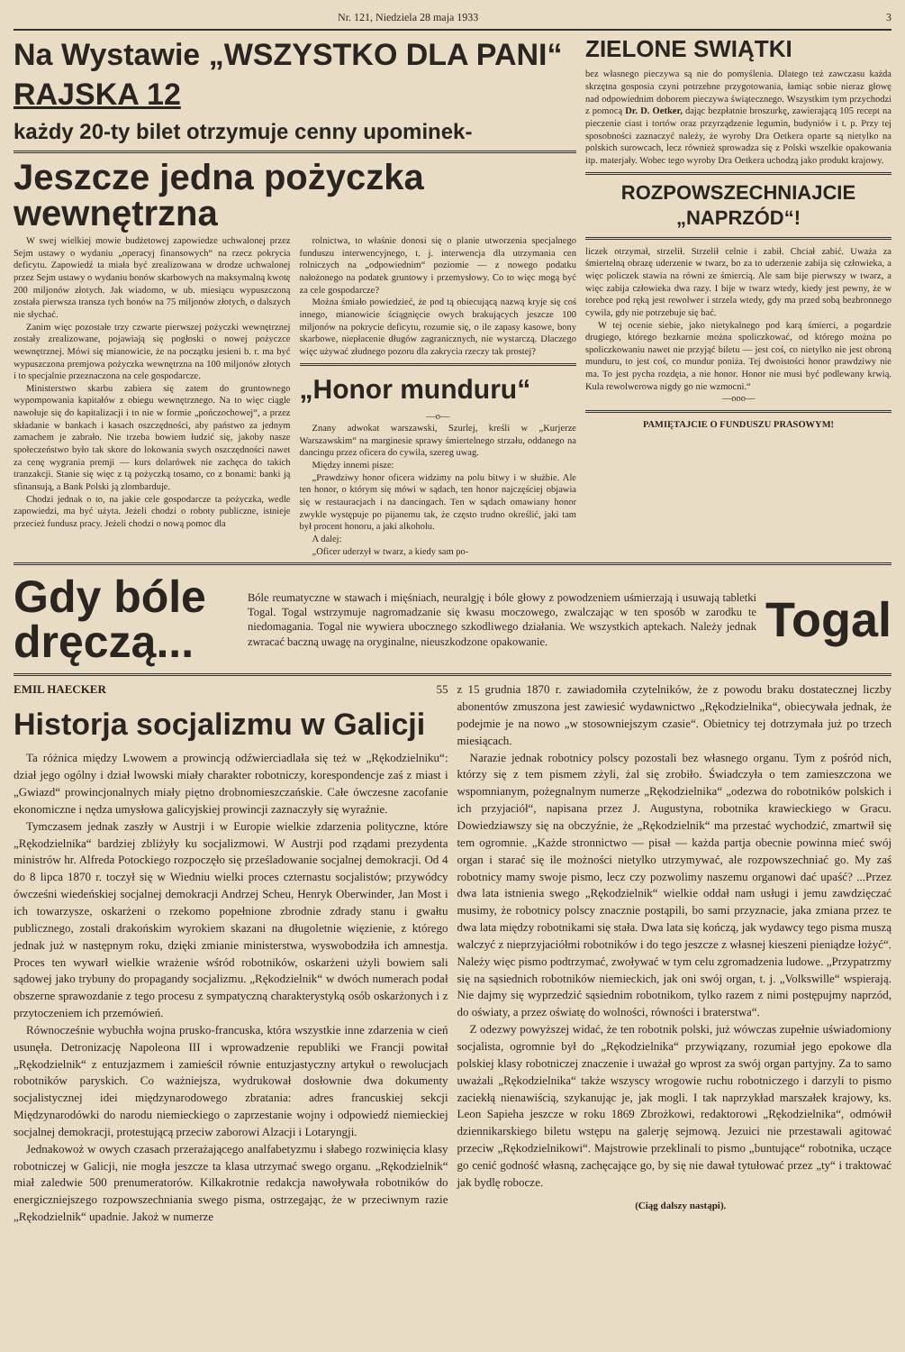Nr. 121, Niedziela 28 maja 1933 3
Na Wystawie „WSZYSTKO DLA PANI“ RAJSKA 12
każdy 20-ty bilet otrzymuje cenny upominek-
Jeszcze jedna pożyczka wewnętrzna
W swej wielkiej mowie budżetowej zapowiedze uchwalonej przez Sejm ustawy o wydaniu „operacyj finansowych“ na rzecz pokrycia deficytu. Zapowiedź ta miała być zrealizowana w drodze uchwalonej przez Sejm ustawy o wydaniu bonów skarbowych na maksymalną kwotę 200 miljonów złotych. Jak wiadomo, w ub. miesiącu wypuszczoną została pierwsza transza tych bonów na 75 miljonów złotych, o dalszych nie słychać.
Zanim więc pozostałe trzy czwarte pierwszej pożyczki wewnętrznej zostały zrealizowane, pojawiają się pogłoski o nowej pożyczce wewnętrznej. Mówi się mianowicie, że na początku jesieni b. r. ma być wypuszczona premjowa pożyczka wewnętrzna na 100 miljonów złotych i to specjalnie przeznaczona na cele gospodarcze.
Ministerstwo skarbu zabiera się zatem do gruntownego wypompowania kapitałów z obiegu wewnętrznego. Na to więc ciągle nawołuje się do kapitalizacji i to nie w formie „pończochowej“, a przez składanie w bankach i kasach oszczędności, aby państwo za jednym zamachem je zabrało. Nie trzeba bowiem łudzić się, jakoby nasze społeczeństwo było tak skore do lokowania swych oszczędności nawet za cenę wygrania premji — kurs dolarówek nie zachęca do takich tranzakcji. Stanie się więc z tą pożyczką tosamo, co z bonami: banki ją sfinansują, a Bank Polski ją zlombarduje.
Chodzi jednak o to, na jakie cele gospodarcze ta pożyczka, wedle zapowiedzi, ma być użyta. Jeżeli chodzi o roboty publiczne, istnieje przecież fundusz pracy. Jeżeli chodzi o nową pomoc dla
rolnictwa, to właśnie donosi się o planie utworzenia specjalnego funduszu interwencyjnego, t. j. interwencja dla utrzymania cen rolniczych na „odpowiednim“ poziomie — z nowego podatku nałożonego na podatek gruntowy i przemysłowy. Co to więc mogą być za cele gospodarcze?
Można śmiało powiedzieć, że pod tą obiecującą nazwą kryje się coś innego, mianowicie ściągnięcie owych brakujących jeszcze 100 miljonów na pokrycie deficytu, rozumie się, o ile zapasy kasowe, bony skarbowe, niepłacenie długów zagranicznych, nie wystarczą. Dlaczego więc używać złudnego pozoru dla zakrycia rzeczy tak prostej?
„Honor munduru“
—o—
Znany adwokat warszawski, Szurlej, kreśli w „Kurjerze Warszawskim“ na marginesie sprawy śmiertelnego strzału, oddanego na dancingu przez oficera do cywila, szereg uwag.
Między innemi pisze:
„Prawdziwy honor oficera widzimy na polu bitwy i w służbie. Ale ten honor, o którym się mówi w sądach, ten honor najczęściej objawia się w restauracjach i na dancingach. Ten w sądach omawiany honor zwykle występuje po pijanemu tak, że często trudno określić, jaki tam był procent honoru, a jaki alkoholu.
A dalej:
„Oficer uderzył w twarz, a kiedy sam po-
ZIELONE SWIĄTKI
bez własnego pieczywa są nie do pomyślenia. Dlatego też zawczasu każda skrzętna gosposia czyni potrzebne przygotowania, łamiąc sobie nieraz głowę nad odpowiednim doborem pieczywa świątecznego. Wszystkim tym przychodzi z pomocą Dr. D. Oetker, dając bezpłatnie broszurkę, zawierającą 105 recept na pieczenie ciast i tortów oraz przyrządzenie legumin, budyniów i t. p. Przy tej sposobności zaznaczyć należy, że wyroby Dra Oetkera oparte są nietylko na polskich surowcach, lecz również sprowadza się z Polski wszelkie opakowania itp. materjały. Wobec tego wyroby Dra Oetkera uchodzą jako produkt krajowy.
ROZPOWSZECHNIAJCIE
„NAPRZÓD“!
liczek otrzymał, strzelił. Strzelił celnie i zabił. Chciał zabić. Uważa za śmiertelną obrazę uderzenie w twarz, bo za to uderzenie zabija się człowieka, a więc policzek stawia na równi ze śmiercią. Ale sam bije pierwszy w twarz, a więc zabija człowieka dwa razy. I bije w twarz wtedy, kiedy jest pewny, że w torebce pod ręką jest rewolwer i strzela wtedy, gdy ma przed sobą bezbronnego cywila, gdy nie potrzebuje się bać.
W tej ocenie siebie, jako nietykalnego pod karą śmierci, a pogardzie drugiego, którego bezkarnie można spoliczkować, od którego można po spoliczkowaniu nawet nie przyjąć biletu — jest coś, co nietylko nie jest obroną munduru, to jest coś, co mundur poniża. Tej dwoistości honor prawdziwy nie ma. To jest pycha rozdęta, a nie honor. Honor nie musi być podlewany krwią. Kula rewolwerowa nigdy go nie wzmocni.“
—ooo—
PAMIĘTAJCIE O FUNDUSZU PRASOWYM!
Gdy bóle dręczą...
Bóle reumatyczne w stawach i mięśniach, neuralgję i bóle głowy z powodzeniem uśmierzają i usuwają tabletki Togal. Togal wstrzymuje nagromadzanie się kwasu moczowego, zwalczając w ten sposób w zarodku te niedomagania. Togal nie wywiera ubocznego szkodliwego działania. We wszystkich aptekach. Należy jednak zwracać baczną uwagę na oryginalne, nieuszkodzone opakowanie.
Togal
EMIL HAECKER 55
Historja socjalizmu w Galicji
Ta różnica między Lwowem a prowincją odźwierciadlała się też w „Rękodzielniku“: dział jego ogólny i dział lwowski miały charakter robotniczy, korespondencje zaś z miast i „Gwiazd“ prowincjonalnych miały piętno drobnomieszczańskie. Całe ówczesne zacofanie ekonomiczne i nędza umysłowa galicyjskiej prowincji zaznaczyły się wyraźnie.
Tymczasem jednak zaszły w Austrji i w Europie wielkie zdarzenia polityczne, które „Rękodzielnika“ bardziej zbliżyły ku socjalizmowi. W Austrji pod rządami prezydenta ministrów hr. Alfreda Potockiego rozpoczęło się prześladowanie socjalnej demokracji. Od 4 do 8 lipca 1870 r. toczył się w Wiedniu wielki proces czternastu socjalistów; przywódcy ówcześni wiedeńskiej socjalnej demokracji Andrzej Scheu, Henryk Oberwinder, Jan Most i ich towarzysze, oskarżeni o rzekomo popełnione zbrodnie zdrady stanu i gwałtu publicznego, zostali drakońskim wyrokiem skazani na długoletnie więzienie, z którego jednak już w następnym roku, dzięki zmianie ministerstwa, wyswobodziła ich amnestja. Proces ten wywarł wielkie wrażenie wśród robotników, oskarżeni użyli bowiem sali sądowej jako trybuny do propagandy socjalizmu. „Rękodzielnik“ w dwóch numerach podał obszerne sprawozdanie z tego procesu z sympatyczną charakterystyką osób oskarżonych i z przytoczeniem ich przemówień.
Równocześnie wybuchła wojna prusko-francuska, która wszystkie inne zdarzenia w cień usunęła. Detronizację Napoleona III i wprowadzenie republiki we Francji powitał „Rękodzielnik“ z entuzjazmem i zamieścił równie entuzjastyczny artykuł o rewolucjach robotników paryskich. Co ważniejsza, wydrukował dosłownie dwa dokumenty socjalistycznej idei międzynarodowego zbratania: adres francuskiej sekcji Międzynarodówki do narodu niemieckiego o zaprzestanie wojny i odpowiedź niemieckiej socjalnej demokracji, protestującą przeciw zaborowi Alzacji i Lotaryngji.
Jednakowoż w owych czasach przerażającego analfabetyzmu i słabego rozwinięcia klasy robotniczej w Galicji, nie mogła jeszcze ta klasa utrzymać swego organu. „Rękodzielnik“ miał zaledwie 500 prenumeratorów. Kilkakrotnie redakcja nawoływała robotników do energiczniejszego rozpowszechniania swego pisma, ostrzegając, że w przeciwnym razie „Rękodzielnik“ upadnie. Jakoż w numerze
z 15 grudnia 1870 r. zawiadomiła czytelników, że z powodu braku dostatecznej liczby abonentów zmuszona jest zawiesić wydawnictwo „Rękodzielnika“, obiecywała jednak, że podejmie je na nowo „w stosowniejszym czasie“. Obietnicy tej dotrzymała już po trzech miesiącach.
Narazie jednak robotnicy polscy pozostali bez własnego organu. Tym z pośród nich, którzy się z tem pismem zżyli, żal się zrobiło. Świadczyła o tem zamieszczona we wspomnianym, pożegnalnym numerze „Rękodzielnika“ „odezwa do robotników polskich i ich przyjaciół“, napisana przez J. Augustyna, robotnika krawieckiego w Gracu. Dowiedziawszy się na obczyźnie, że „Rękodzielnik“ ma przestać wychodzić, zmartwił się tem ogromnie. „Każde stronnictwo — pisał — każda partja obecnie powinna mieć swój organ i starać się ile możności nietylko utrzymywać, ale rozpowszechniać go. My zaś robotnicy mamy swoje pismo, lecz czy pozwolimy naszemu organowi dać upaść? ...Przez dwa lata istnienia swego „Rękodzielnik“ wielkie oddał nam usługi i jemu zawdzięczać musimy, że robotnicy polscy znacznie postąpili, bo sami przyznacie, jaka zmiana przez te dwa lata między robotnikami się stała. Dwa lata się kończą, jak wydawcy tego pisma muszą walczyć z nieprzyjaciółmi robotników i do tego jeszcze z własnej kieszeni pieniądze łożyć“. Należy więc pismo podtrzymać, zwoływać w tym celu zgromadzenia ludowe. „Przypatrzmy się na sąsiednich robotników niemieckich, jak oni swój organ, t. j. „Volkswille“ wspierają. Nie dajmy się wyprzedzić sąsiednim robotnikom, tylko razem z nimi postępujmy naprzód, do oświaty, a przez oświatę do wolności, równości i braterstwa“.
Z odezwy powyższej widać, że ten robotnik polski, już wówczas zupełnie uświadomiony socjalista, ogromnie był do „Rękodzielnika“ przywiązany, rozumiał jego epokowe dla polskiej klasy robotniczej znaczenie i uważał go wprost za swój organ partyjny. Za to samo uważali „Rękodzielnika“ także wszyscy wrogowie ruchu robotniczego i darzyli to pismo zaciekłą nienawiścią, szykanując je, jak mogli. I tak naprzykład marszałek krajowy, ks. Leon Sapieha jeszcze w roku 1869 Zbrożkowi, redaktorowi „Rękodzielnika“, odmówił dziennikarskiego biletu wstępu na galerję sejmową. Jezuici nie przestawali agitować przeciw „Rękodzielnikowi“. Majstrowie przeklinali to pismo „buntujące“ robotnika, uczące go cenić godność własną, zachęcające go, by się nie dawał tytułować przez „ty“ i traktować jak bydlę robocze.
(Ciąg dalszy nastąpi).